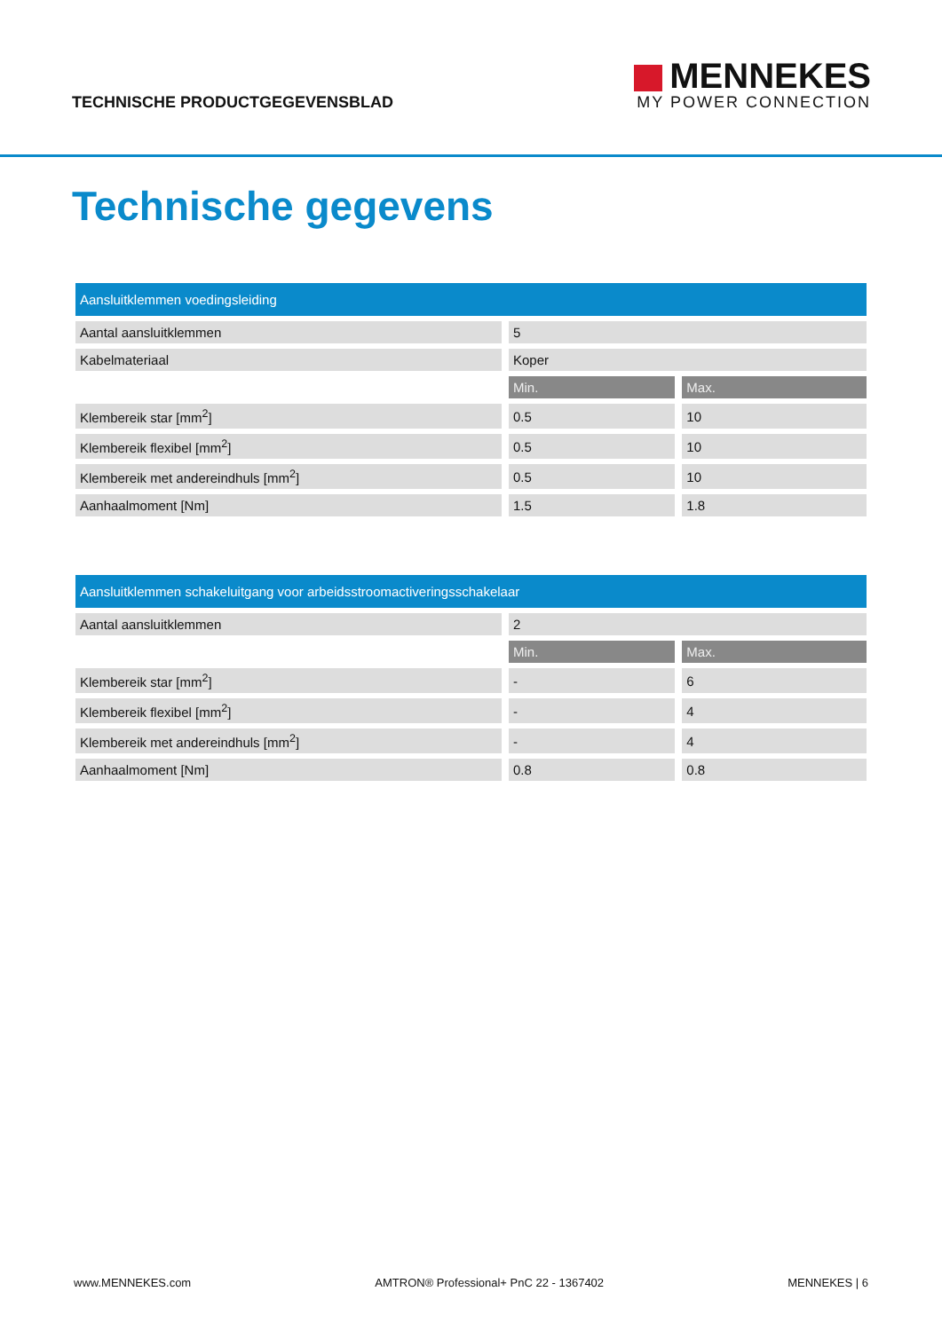TECHNISCHE PRODUCTGEGEVENSBLAD
MENNEKES
MY POWER CONNECTION
Technische gegevens
| Aansluitklemmen voedingsleiding | | |
| --- | --- | --- |
| Aantal aansluitklemmen | 5 | |
| Kabelmateriaal | Koper | |
| | Min. | Max. |
| Klembereik star [mm<sup>2</sup>] | 0.5 | 10 |
| Klembereik flexibel [mm<sup>2</sup>] | 0.5 | 10 |
| Klembereik met andereindhuls [mm<sup>2</sup>] | 0.5 | 10 |
| Aanhaalmoment [Nm] | 1.5 | 1.8 |
| Aansluitklemmen schakeluitgang voor arbeidsstroomactiveringsschakelaar | | |
| --- | --- | --- |
| Aantal aansluitklemmen | 2 | |
| | Min. | Max. |
| Klembereik star [mm<sup>2</sup>] | - | 6 |
| Klembereik flexibel [mm<sup>2</sup>] | - | 4 |
| Klembereik met andereindhuls [mm<sup>2</sup>] | - | 4 |
| Aanhaalmoment [Nm] | 0.8 | 0.8 |
www.MENNEKES.com AMTRON® Professional+ PnC 22 - 1367402 MENNEKES | 6